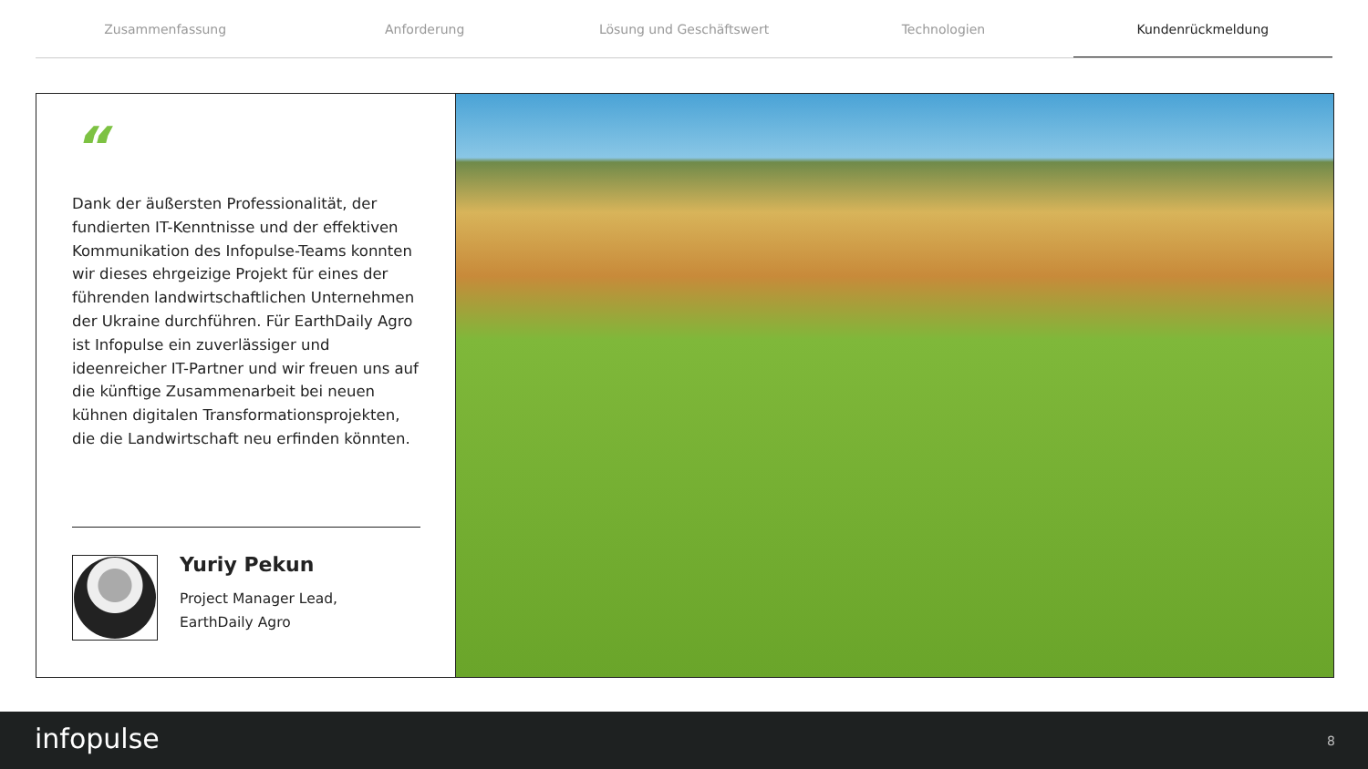Zusammenfassung Anforderung Lösung und Geschäftswert Technologien Kundenrückmeldung
“
Dank der äußersten Professionalität, der fundierten IT-Kenntnisse und der effektiven Kommunikation des Infopulse-Teams konnten wir dieses ehrgeizige Projekt für eines der führenden landwirtschaftlichen Unternehmen der Ukraine durchführen. Für EarthDaily Agro ist Infopulse ein zuverlässiger und ideenreicher IT-Partner und wir freuen uns auf die künftige Zusammenarbeit bei neuen kühnen digitalen Transformationsprojekten, die die Landwirtschaft neu erfinden könnten.
Yuriy Pekun
Project Manager Lead,
EarthDaily Agro
infopulse 8